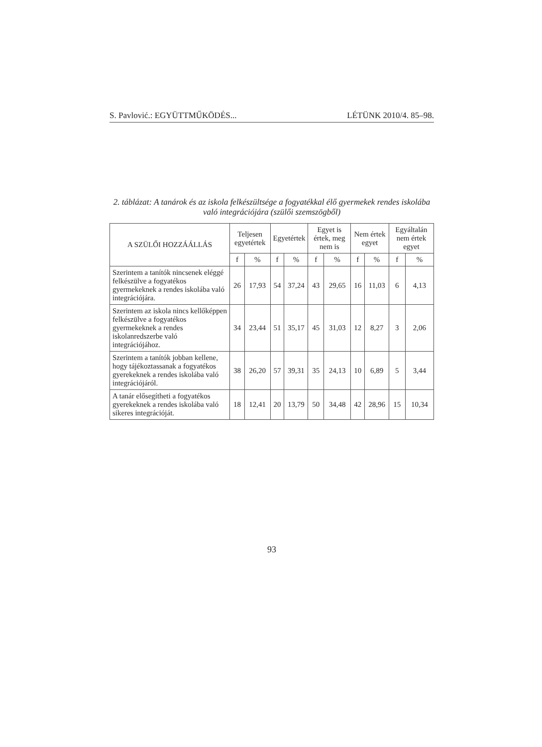S. Pavlović.: EGYÜTTMŰKÖDÉS... LÉTÜNK 2010/4. 85–98.
2. táblázat: A tanárok és az iskola felkészültsége a fogyatékkal élő gyermekek rendes iskolába való integrációjára (szülői szemszögből)
| A SZÜLŐI HOZZÁÁLLÁS | Teljesen egyetértek | | Egyetértek | | Egyet is értek, meg nem is | | Nem értek egyet | | Egyáltalán nem értek egyet | |
| --- | --- | --- | --- | --- | --- | --- | --- | --- | --- | --- |
| | f | % | f | % | f | % | f | % | f | % |
| Szerintem a tanítók nincsenek eléggé felkészülve a fogyatékos gyermekeknek a rendes iskolába való integrációjára. | 26 | 17,93 | 54 | 37,24 | 43 | 29,65 | 16 | 11,03 | 6 | 4,13 |
| Szerintem az iskola nincs kellőképpen felkészülve a fogyatékos gyermekeknek a rendes iskolanredszerbe való integrációjához. | 34 | 23,44 | 51 | 35,17 | 45 | 31,03 | 12 | 8,27 | 3 | 2,06 |
| Szerintem a tanítók jobban kellene, hogy tájékoztassanak a fogyatékos gyerekeknek a rendes iskolába való integrációjáról. | 38 | 26,20 | 57 | 39,31 | 35 | 24,13 | 10 | 6,89 | 5 | 3,44 |
| A tanár elősegítheti a fogyatékos gyerekeknek a rendes iskolába való sikeres integrációját. | 18 | 12,41 | 20 | 13,79 | 50 | 34,48 | 42 | 28,96 | 15 | 10,34 |
93